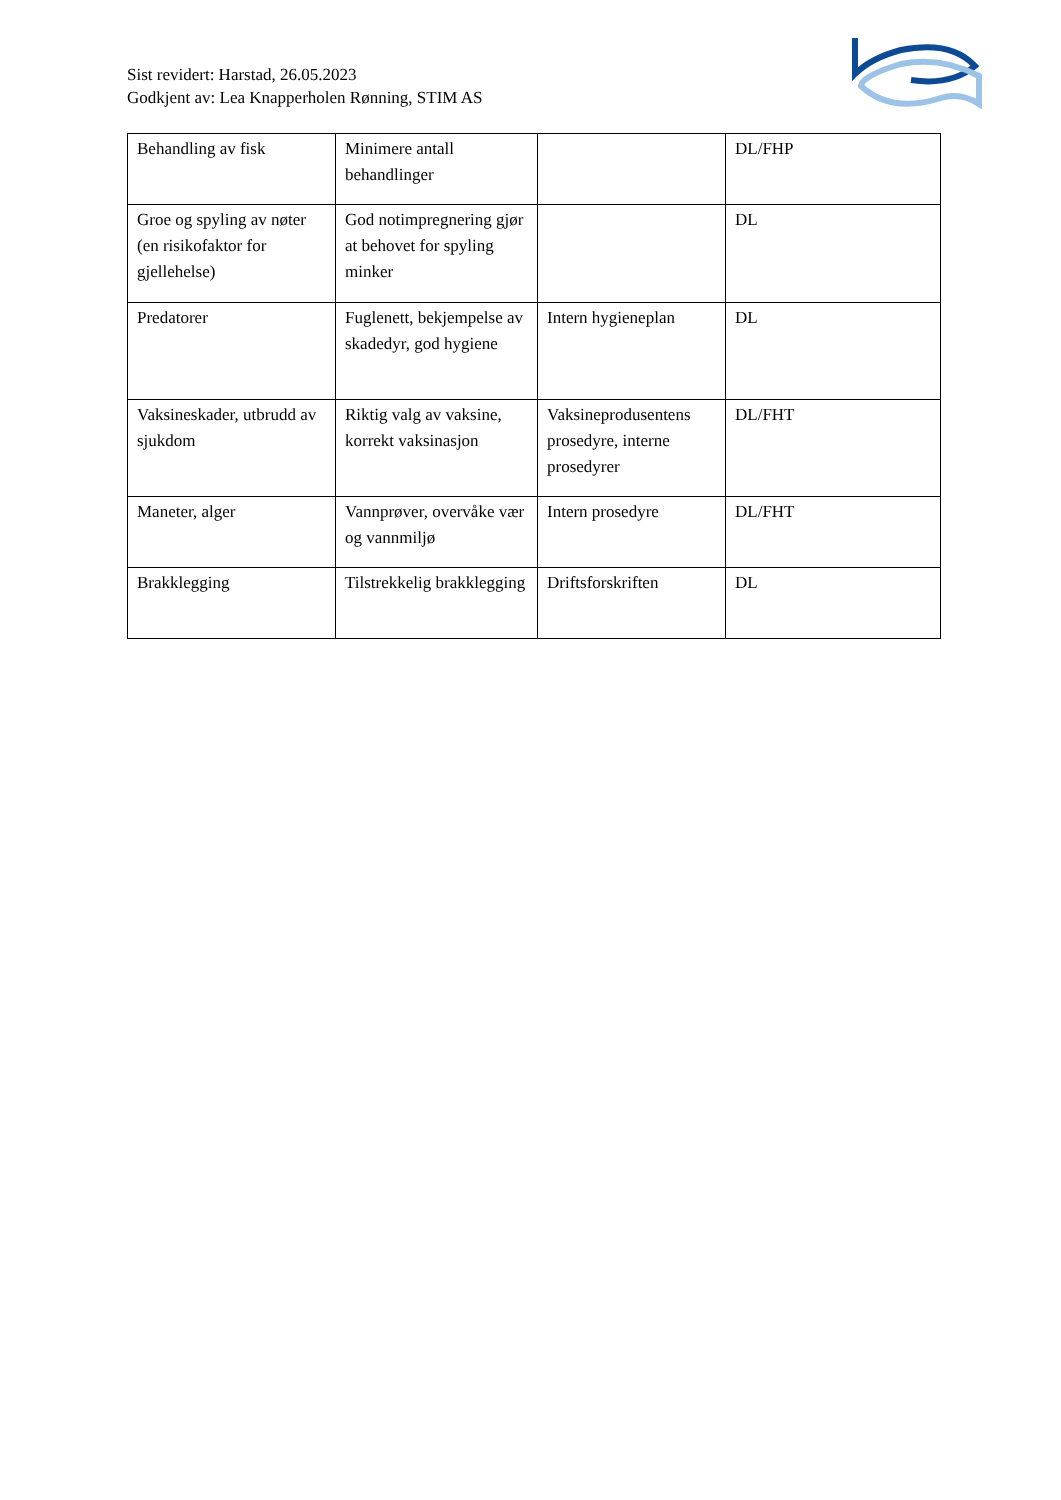Sist revidert: Harstad, 26.05.2023
Godkjent av: Lea Knapperholen Rønning, STIM AS
| Behandling av fisk | Minimere antall behandlinger | | DL/FHP |
| Groe og spyling av nøter (en risikofaktor for gjellehelse) | God notimpregnering gjør at behovet for spyling minker | | DL |
| Predatorer | Fuglenett, bekjempelse av skadedyr, god hygiene | Intern hygieneplan | DL |
| Vaksineskader, utbrudd av sjukdom | Riktig valg av vaksine, korrekt vaksinasjon | Vaksineprodusentens prosedyre, interne prosedyrer | DL/FHT |
| Maneter, alger | Vannprøver, overvåke vær og vannmiljø | Intern prosedyre | DL/FHT |
| Brakklegging | Tilstrekkelig brakklegging | Driftsforskriften | DL |